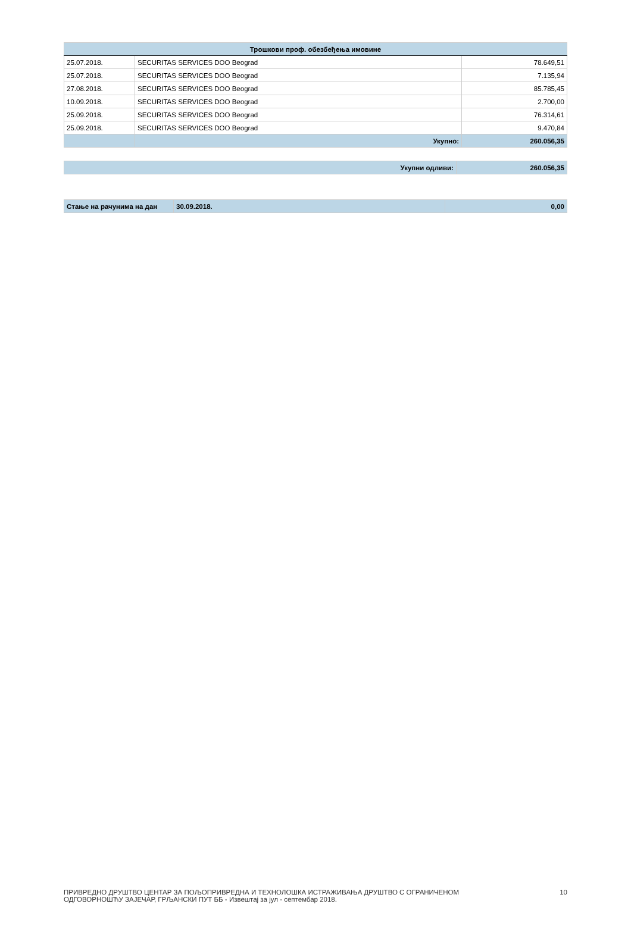| Трошкови проф. обезбеђења имовине | | |
| --- | --- | --- |
| 25.07.2018. | SECURITAS SERVICES DOO Beograd | 78.649,51 |
| 25.07.2018. | SECURITAS SERVICES DOO Beograd | 7.135,94 |
| 27.08.2018. | SECURITAS SERVICES DOO Beograd | 85.785,45 |
| 10.09.2018. | SECURITAS SERVICES DOO Beograd | 2.700,00 |
| 25.09.2018. | SECURITAS SERVICES DOO Beograd | 76.314,61 |
| 25.09.2018. | SECURITAS SERVICES DOO Beograd | 9.470,84 |
| | Укупно: | 260.056,35 |
| Укупни одливи: | 260.056,35 |
| Стање на рачунима на дан | 30.09.2018. | 0,00 |
ПРИВРЕДНО ДРУШТВО ЦЕНТАР ЗА ПОЉОПРИВРЕДНА И ТЕХНОЛОШКА ИСТРАЖИВАЊА ДРУШТВО С ОГРАНИЧЕНОМ
ОДГОВОРНОШЋУ ЗАЈЕЧАР, ГРЉАНСКИ ПУТ ББ - Извештај за јул - септембар 2018.
10